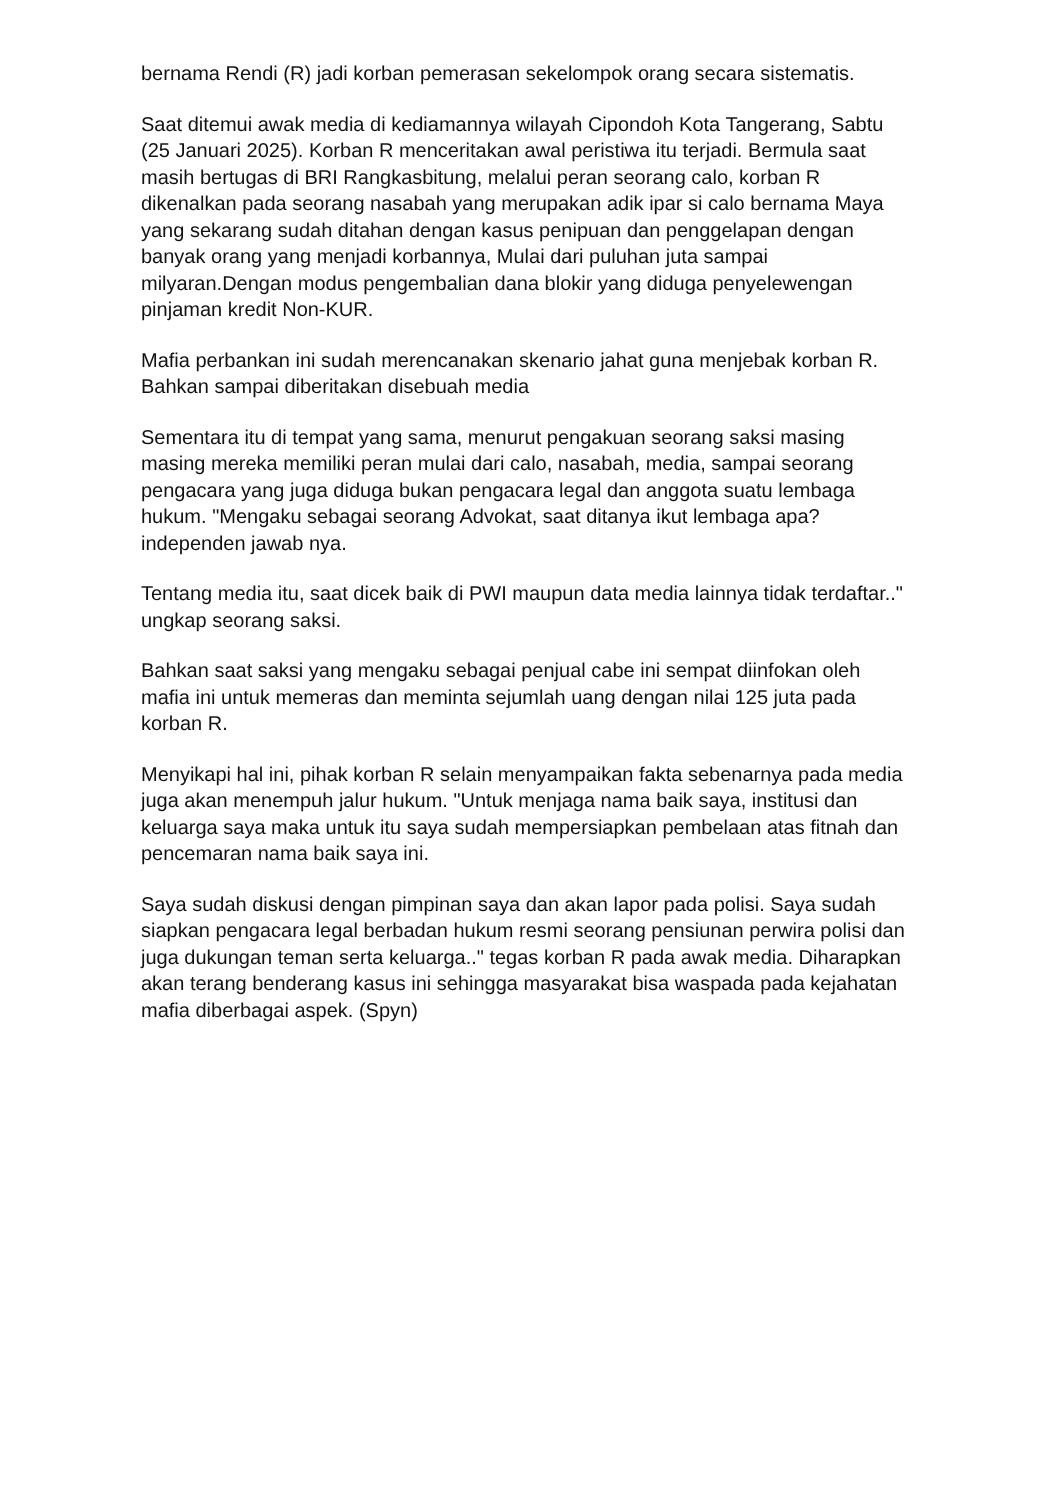bernama Rendi (R) jadi korban pemerasan sekelompok orang secara sistematis.
Saat ditemui awak media di kediamannya wilayah Cipondoh Kota Tangerang, Sabtu (25 Januari 2025). Korban R menceritakan awal peristiwa itu terjadi. Bermula saat masih bertugas di BRI Rangkasbitung, melalui peran seorang calo, korban R dikenalkan pada seorang nasabah yang merupakan adik ipar si calo bernama Maya yang sekarang sudah ditahan dengan kasus penipuan dan penggelapan dengan banyak orang yang menjadi korbannya, Mulai dari puluhan juta sampai milyaran.Dengan modus pengembalian dana blokir yang diduga penyelewengan pinjaman kredit Non-KUR.
Mafia perbankan ini sudah merencanakan skenario jahat guna menjebak korban R. Bahkan sampai diberitakan disebuah media
Sementara itu di tempat yang sama, menurut pengakuan seorang saksi masing masing mereka memiliki peran mulai dari calo, nasabah, media, sampai seorang pengacara yang juga diduga bukan pengacara legal dan anggota suatu lembaga hukum. "Mengaku sebagai seorang Advokat, saat ditanya ikut lembaga apa? independen jawab nya.
Tentang media itu, saat dicek baik di PWI maupun data media lainnya tidak terdaftar.." ungkap seorang saksi.
Bahkan saat saksi yang mengaku sebagai penjual cabe ini sempat diinfokan oleh mafia ini untuk memeras dan meminta sejumlah uang dengan nilai 125 juta pada korban R.
Menyikapi hal ini, pihak korban R selain menyampaikan fakta sebenarnya pada media juga akan menempuh jalur hukum. "Untuk menjaga nama baik saya, institusi dan keluarga saya maka untuk itu saya sudah mempersiapkan pembelaan atas fitnah dan pencemaran nama baik saya ini.
Saya sudah diskusi dengan pimpinan saya dan akan lapor pada polisi. Saya sudah siapkan pengacara legal berbadan hukum resmi seorang pensiunan perwira polisi dan juga dukungan teman serta keluarga.." tegas korban R pada awak media. Diharapkan akan terang benderang kasus ini sehingga masyarakat bisa waspada pada kejahatan mafia diberbagai aspek. (Spyn)